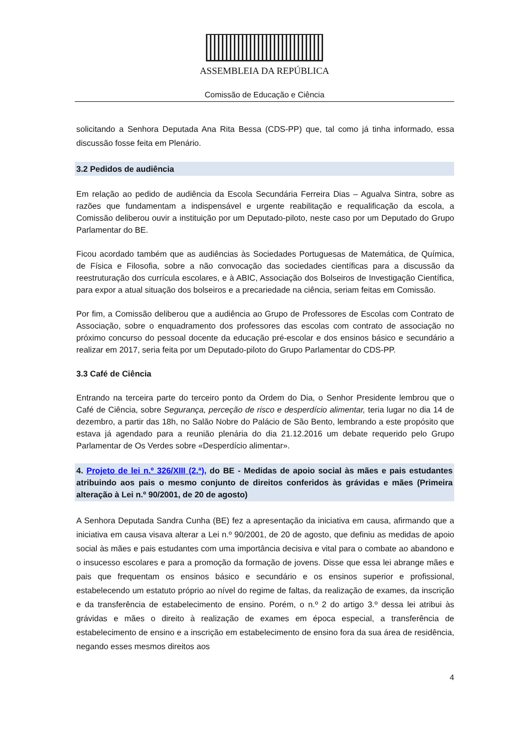ASSEMBLEIA DA REPÚBLICA
Comissão de Educação e Ciência
solicitando a Senhora Deputada Ana Rita Bessa (CDS-PP) que, tal como já tinha informado, essa discussão fosse feita em Plenário.
3.2 Pedidos de audiência
Em relação ao pedido de audiência da Escola Secundária Ferreira Dias – Agualva Sintra, sobre as razões que fundamentam a indispensável e urgente reabilitação e requalificação da escola, a Comissão deliberou ouvir a instituição por um Deputado-piloto, neste caso por um Deputado do Grupo Parlamentar do BE.
Ficou acordado também que as audiências às Sociedades Portuguesas de Matemática, de Química, de Física e Filosofia, sobre a não convocação das sociedades científicas para a discussão da reestruturação dos currícula escolares, e à ABIC, Associação dos Bolseiros de Investigação Científica, para expor a atual situação dos bolseiros e a precariedade na ciência, seriam feitas em Comissão.
Por fim, a Comissão deliberou que a audiência ao Grupo de Professores de Escolas com Contrato de Associação, sobre o enquadramento dos professores das escolas com contrato de associação no próximo concurso do pessoal docente da educação pré-escolar e dos ensinos básico e secundário a realizar em 2017, seria feita por um Deputado-piloto do Grupo Parlamentar do CDS-PP.
3.3 Café de Ciência
Entrando na terceira parte do terceiro ponto da Ordem do Dia, o Senhor Presidente lembrou que o Café de Ciência, sobre Segurança, perceção de risco e desperdício alimentar, teria lugar no dia 14 de dezembro, a partir das 18h, no Salão Nobre do Palácio de São Bento, lembrando a este propósito que estava já agendado para a reunião plenária do dia 21.12.2016 um debate requerido pelo Grupo Parlamentar de Os Verdes sobre «Desperdício alimentar».
4. Projeto de lei n.º 326/XIII (2.ª), do BE - Medidas de apoio social às mães e pais estudantes atribuindo aos pais o mesmo conjunto de direitos conferidos às grávidas e mães (Primeira alteração à Lei n.º 90/2001, de 20 de agosto)
A Senhora Deputada Sandra Cunha (BE) fez a apresentação da iniciativa em causa, afirmando que a iniciativa em causa visava alterar a Lei n.º 90/2001, de 20 de agosto, que definiu as medidas de apoio social às mães e pais estudantes com uma importância decisiva e vital para o combate ao abandono e o insucesso escolares e para a promoção da formação de jovens. Disse que essa lei abrange mães e pais que frequentam os ensinos básico e secundário e os ensinos superior e profissional, estabelecendo um estatuto próprio ao nível do regime de faltas, da realização de exames, da inscrição e da transferência de estabelecimento de ensino. Porém, o n.º 2 do artigo 3.º dessa lei atribui às grávidas e mães o direito à realização de exames em época especial, a transferência de estabelecimento de ensino e a inscrição em estabelecimento de ensino fora da sua área de residência, negando esses mesmos direitos aos
4